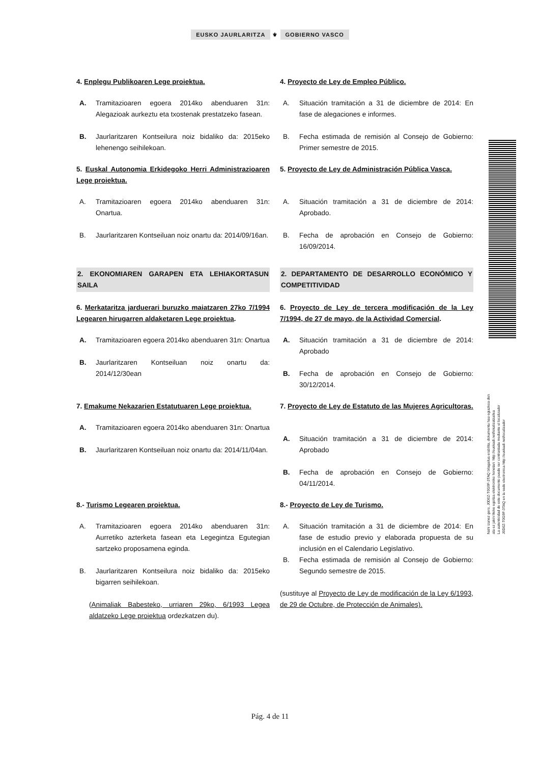EUSKO JAURLARITZA ⚜ GOBIERNO VASCO
4. Enplegu Publikoaren Lege proiektua. 4. Proyecto de Ley de Empleo Público.
A. Tramitazioaren egoera 2014ko abenduaren 31n: Alegazioak aurkeztu eta txostenak prestatzeko fasean.
B. Jaurlaritzaren Kontseilura noiz bidaliko da: 2015eko lehenengo seihilekoan.
A. Situación tramitación a 31 de diciembre de 2014: En fase de alegaciones e informes.
B. Fecha estimada de remisión al Consejo de Gobierno: Primer semestre de 2015.
5. Euskal Autonomia Erkidegoko Herri Administrazioaren Lege proiektua.
5. Proyecto de Ley de Administración Pública Vasca.
A. Tramitazioaren egoera 2014ko abenduaren 31n: Onartua.
B. Jaurlaritzaren Kontseiluan noiz onartu da: 2014/09/16an.
A. Situación tramitación a 31 de diciembre de 2014: Aprobado.
B. Fecha de aprobación en Consejo de Gobierno: 16/09/2014.
2. EKONOMIAREN GARAPEN ETA LEHIAKORTASUN SAILA 2. DEPARTAMENTO DE DESARROLLO ECONÓMICO Y COMPETITIVIDAD
6. Merkataritza jarduerari buruzko maiatzaren 27ko 7/1994 Legearen hirugarren aldaketaren Lege proiektua.
6. Proyecto de Ley de tercera modificación de la Ley 7/1994, de 27 de mayo, de la Actividad Comercial.
A. Tramitazioaren egoera 2014ko abenduaren 31n: Onartua
B. Jaurlaritzaren Kontseiluan noiz onartu da: 2014/12/30ean
A. Situación tramitación a 31 de diciembre de 2014: Aprobado
B. Fecha de aprobación en Consejo de Gobierno: 30/12/2014.
7. Emakume Nekazarien Estatutuaren Lege proiektua.
7. Proyecto de Ley de Estatuto de las Mujeres Agricultoras.
A. Tramitazioaren egoera 2014ko abenduaren 31n: Onartua
B. Jaurlaritzaren Kontseiluan noiz onartu da: 2014/11/04an.
A. Situación tramitación a 31 de diciembre de 2014: Aprobado
B. Fecha de aprobación en Consejo de Gobierno: 04/11/2014.
8.- Turismo Legearen proiektua. 8.- Proyecto de Ley de Turismo.
A. Tramitazioaren egoera 2014ko abenduaren 31n: Aurretiko azterketa fasean eta Legegintza Egutegian sartzeko proposamena eginda.
B. Jaurlaritzaren Kontseilura noiz bidaliko da: 2015eko bigarren seihilekoan.
(Animaliak Babesteko, urriaren 29ko, 6/1993 Legea aldatzeko Lege proiektua ordezkatzen du).
A. Situación tramitación a 31 de diciembre de 2014: En fase de estudio previo y elaborada propuesta de su inclusión en el Calendario Legislativo.
B. Fecha estimada de remisión al Consejo de Gobierno: Segundo semestre de 2015.
(sustituye al Proyecto de Ley de modificación de la Ley 6/1993, de 29 de Octubre, de Protección de Animales).
Nahi izanez gero, J0D0Z-T0G9F-3TAQ bilagailua erabilita, dokumentu hau egiazkoa den
ala ez jakin liteke egoitza elektroniko honetan: http://euskadi.net/lokalizatzailea
La autenticidad de este documento puede ser contrastada mediante el localizador
J0D0Z-T0G9F-3TAQ en la sede electronica http://euskadi.net/localizador
Pág. 4 de 11